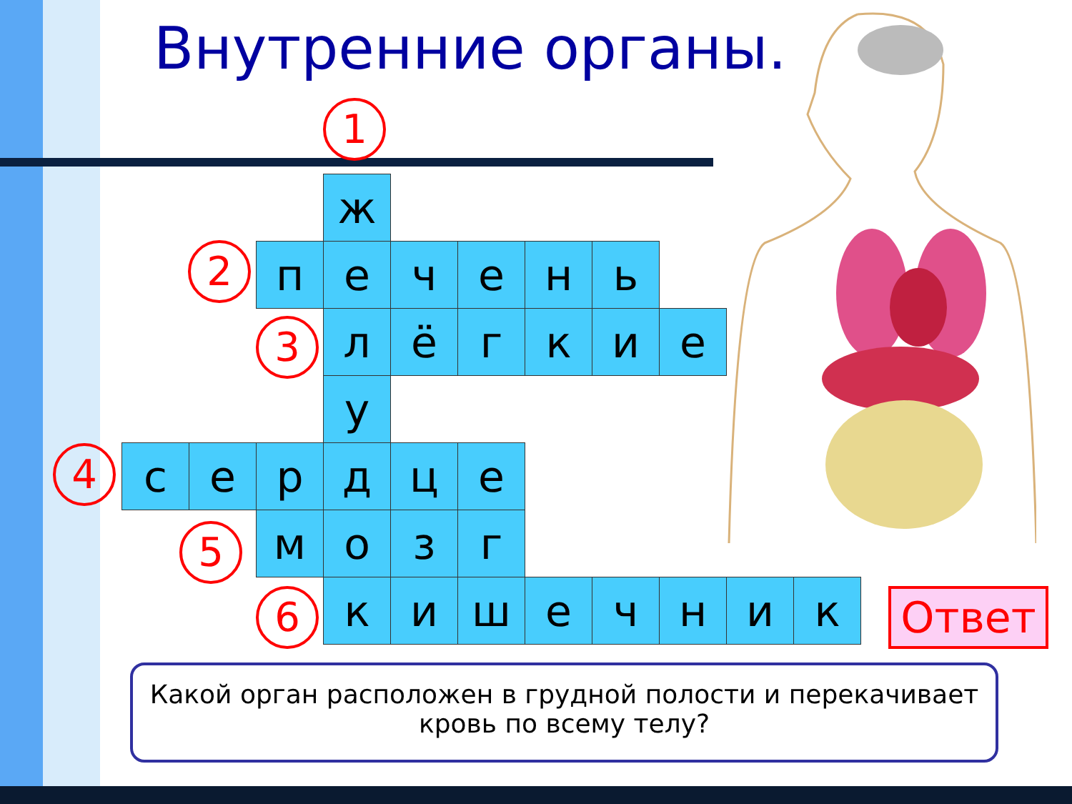Внутренние органы.
1
2
3
4
5
6
| | | | ж | | | | | | | |
| | | п | е | ч | е | н | ь | | | |
| | | | л | ё | г | к | и | е | | |
| | | | у | | | | | | | |
| с | е | р | д | ц | е | | | | | |
| | | м | о | з | г | | | | | |
| | | | к | и | ш | е | ч | н | и | к |
Ответ
Какой орган расположен в грудной полости и перекачивает кровь по всему телу?